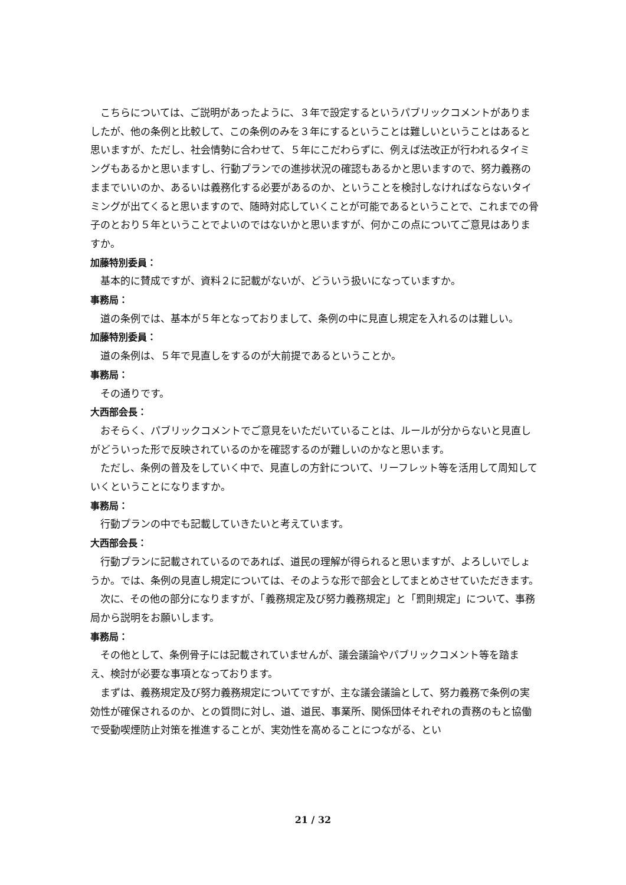こちらについては、ご説明があったように、３年で設定するというパブリックコメントがありましたが、他の条例と比較して、この条例のみを３年にするということは難しいということはあると思いますが、ただし、社会情勢に合わせて、５年にこだわらずに、例えば法改正が行われるタイミングもあるかと思いますし、行動プランでの進捗状況の確認もあるかと思いますので、努力義務のままでいいのか、あるいは義務化する必要があるのか、ということを検討しなければならないタイミングが出てくると思いますので、随時対応していくことが可能であるということで、これまでの骨子のとおり５年ということでよいのではないかと思いますが、何かこの点についてご意見はありますか。
加藤特別委員：
基本的に賛成ですが、資料２に記載がないが、どういう扱いになっていますか。
事務局：
道の条例では、基本が５年となっておりまして、条例の中に見直し規定を入れるのは難しい。
加藤特別委員：
道の条例は、５年で見直しをするのが大前提であるということか。
事務局：
その通りです。
大西部会長：
おそらく、パブリックコメントでご意見をいただいていることは、ルールが分からないと見直しがどういった形で反映されているのかを確認するのが難しいのかなと思います。
ただし、条例の普及をしていく中で、見直しの方針について、リーフレット等を活用して周知していくということになりますか。
事務局：
行動プランの中でも記載していきたいと考えています。
大西部会長：
行動プランに記載されているのであれば、道民の理解が得られると思いますが、よろしいでしょうか。では、条例の見直し規定については、そのような形で部会としてまとめさせていただきます。
次に、その他の部分になりますが、「義務規定及び努力義務規定」と「罰則規定」について、事務局から説明をお願いします。
事務局：
その他として、条例骨子には記載されていませんが、議会議論やパブリックコメント等を踏まえ、検討が必要な事項となっております。
まずは、義務規定及び努力義務規定についてですが、主な議会議論として、努力義務で条例の実効性が確保されるのか、との質問に対し、道、道民、事業所、関係団体それぞれの責務のもと協働で受動喫煙防止対策を推進することが、実効性を高めることにつながる、とい
21 / 32